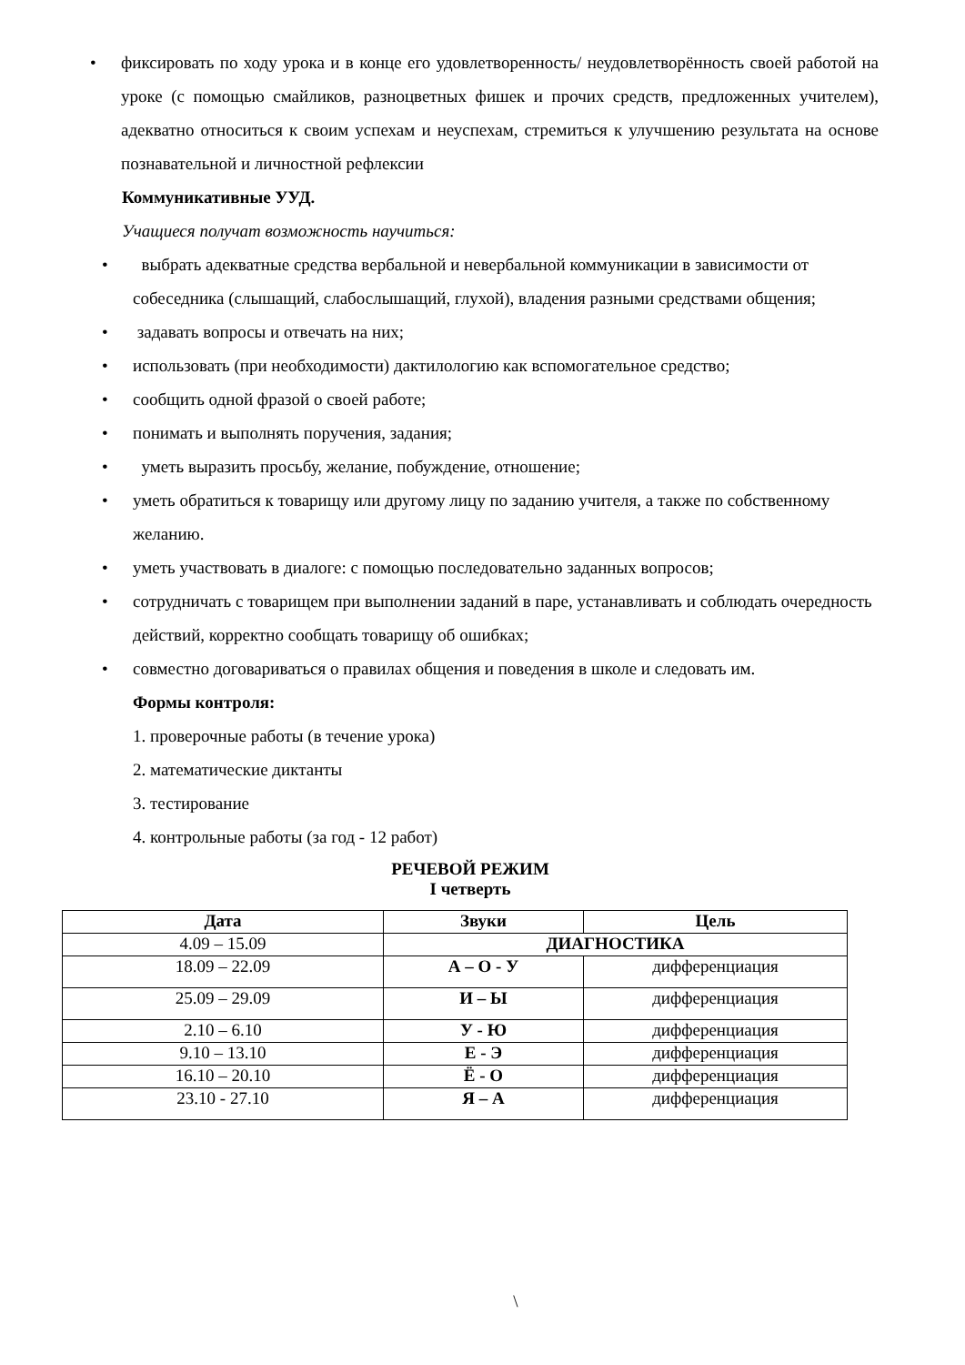• фиксировать по ходу урока и в конце его удовлетворенность/ неудовлетворённость своей работой на уроке (с помощью смайликов, разноцветных фишек и прочих средств, предложенных учителем), адекватно относиться к своим успехам и неуспехам, стремиться к улучшению результата на основе познавательной и личностной рефлексии
Коммуникативные УУД.
Учащиеся получат возможность научиться:
• выбрать адекватные средства вербальной и невербальной коммуникации в зависимости от собеседника (слышащий, слабослышащий, глухой), владения разными средствами общения;
• задавать вопросы и отвечать на них;
• использовать (при необходимости) дактилологию как вспомогательное средство;
• сообщить одной фразой о своей работе;
• понимать и выполнять поручения, задания;
• уметь выразить просьбу, желание, побуждение, отношение;
• уметь обратиться к товарищу или другому лицу по заданию учителя, а также по собственному желанию.
• уметь участвовать в диалоге: с помощью последовательно заданных вопросов;
• сотрудничать с товарищем при выполнении заданий в паре, устанавливать и соблюдать очередность действий, корректно сообщать товарищу об ошибках;
• совместно договариваться о правилах общения и поведения в школе и следовать им.
Формы контроля:
1. проверочные работы (в течение урока)
2. математические диктанты
3. тестирование
4. контрольные работы (за год - 12 работ)
РЕЧЕВОЙ РЕЖИМ
I четверть
| Дата | Звуки | Цель |
| --- | --- | --- |
| 4.09 – 15.09 | ДИАГНОСТИКА | |
| 18.09 – 22.09 | А – О - У | дифференциация |
| 25.09 – 29.09 | И – Ы | дифференциация |
| 2.10 – 6.10 | У - Ю | дифференциация |
| 9.10 – 13.10 | Е - Э | дифференциация |
| 16.10 – 20.10 | Ё - О | дифференциация |
| 23.10 - 27.10 | Я – А | дифференциация |
\